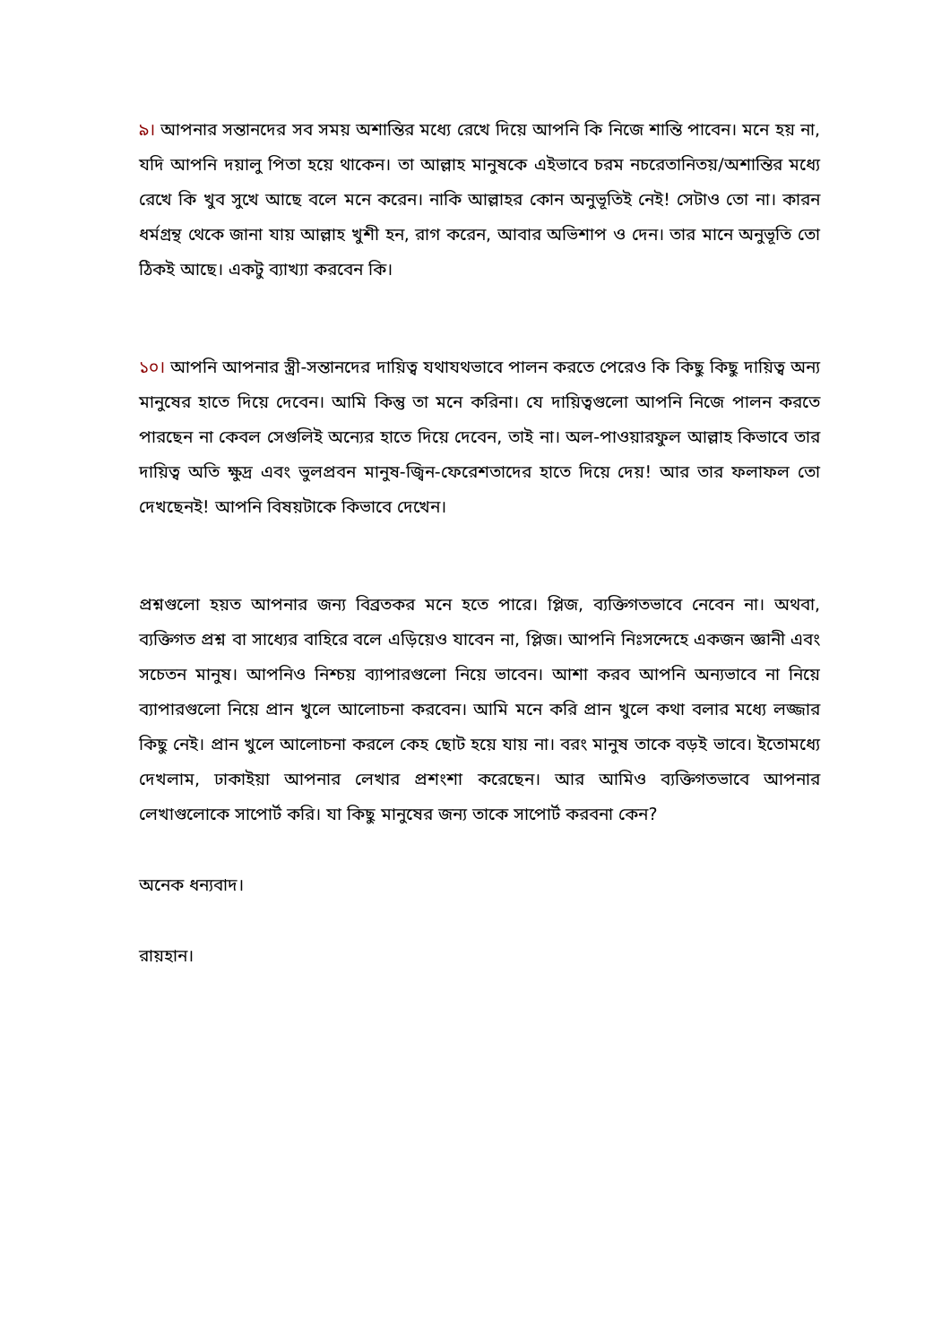৯। আপনার সন্তানদের সব সময় অশান্তির মধ্যে রেখে দিয়ে আপনি কি নিজে শান্তি পাবেন। মনে হয় না, যদি আপনি দয়ালু পিতা হয়ে থাকেন। তা আল্লাহ মানুষকে এইভাবে চরম নচরেতানিতয়/অশান্তির মধ্যে রেখে কি খুব সুখে আছে বলে মনে করেন। নাকি আল্লাহর কোন অনুভূতিই নেই! সেটাও তো না। কারন ধর্মগ্রন্থ থেকে জানা যায় আল্লাহ খুশী হন, রাগ করেন, আবার অভিশাপ ও দেন। তার মানে অনুভূতি তো ঠিকই আছে। একটু ব্যাখ্যা করবেন কি।
১০। আপনি আপনার স্ত্রী-সন্তানদের দায়িত্ব যথাযথভাবে পালন করতে পেরেও কি কিছু কিছু দায়িত্ব অন্য মানুষের হাতে দিয়ে দেবেন। আমি কিন্তু তা মনে করিনা। যে দায়িত্বগুলো আপনি নিজে পালন করতে পারছেন না কেবল সেগুলিই অন্যের হাতে দিয়ে দেবেন, তাই না। অল-পাওয়ারফুল আল্লাহ কিভাবে তার দায়িত্ব অতি ক্ষুদ্র এবং ভুলপ্রবন মানুষ-জ্বিন-ফেরেশতাদের হাতে দিয়ে দেয়! আর তার ফলাফল তো দেখছেনই! আপনি বিষয়টাকে কিভাবে দেখেন।
প্রশ্নগুলো হয়ত আপনার জন্য বিব্রতকর মনে হতে পারে। প্লিজ, ব্যক্তিগতভাবে নেবেন না। অথবা, ব্যক্তিগত প্রশ্ন বা সাধ্যের বাহিরে বলে এড়িয়েও যাবেন না, প্লিজ। আপনি নিঃসন্দেহে একজন জ্ঞানী এবং সচেতন মানুষ। আপনিও নিশ্চয় ব্যাপারগুলো নিয়ে ভাবেন। আশা করব আপনি অন্যভাবে না নিয়ে ব্যাপারগুলো নিয়ে প্রান খুলে আলোচনা করবেন। আমি মনে করি প্রান খুলে কথা বলার মধ্যে লজ্জার কিছু নেই। প্রান খুলে আলোচনা করলে কেহ ছোট হয়ে যায় না। বরং মানুষ তাকে বড়ই ভাবে। ইতোমধ্যে দেখলাম, ঢাকাইয়া আপনার লেখার প্রশংশা করেছেন। আর আমিও ব্যক্তিগতভাবে আপনার লেখাগুলোকে সাপোর্ট করি। যা কিছু মানুষের জন্য তাকে সাপোর্ট করবনা কেন?
অনেক ধন্যবাদ।
রায়হান।